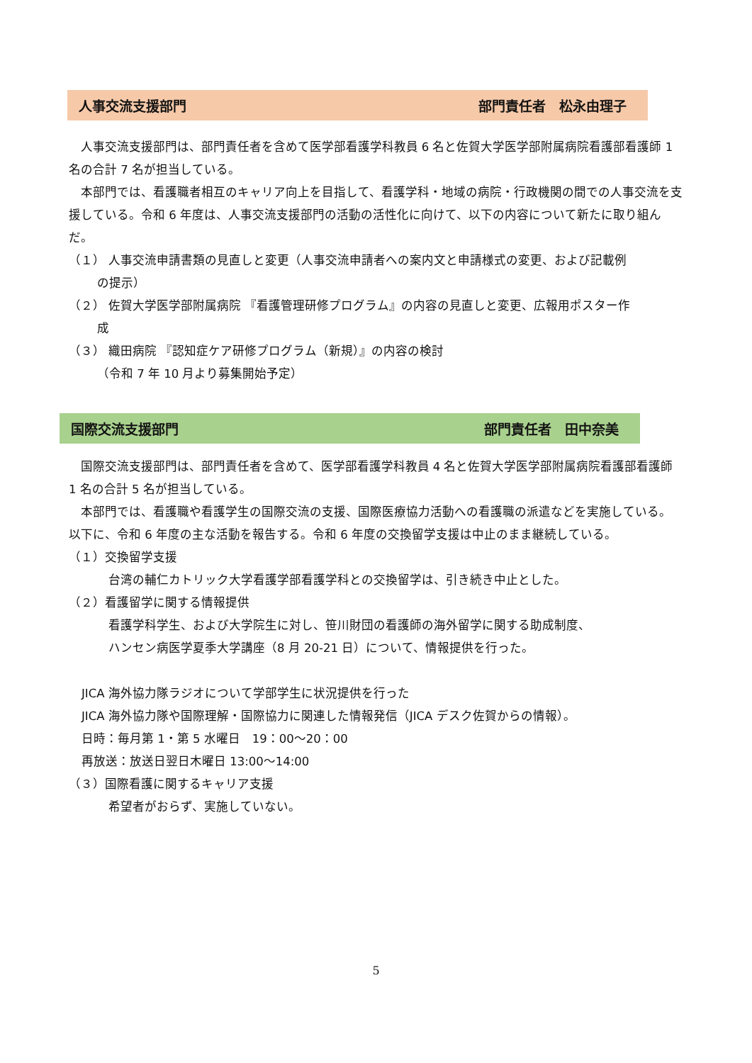人事交流支援部門 部門責任者　松永由理子
人事交流支援部門は、部門責任者を含めて医学部看護学科教員 6 名と佐賀大学医学部附属病院看護部看護師 1 名の合計 7 名が担当している。
本部門では、看護職者相互のキャリア向上を目指して、看護学科・地域の病院・行政機関の間での人事交流を支援している。令和 6 年度は、人事交流支援部門の活動の活性化に向けて、以下の内容について新たに取り組んだ。
（１） 人事交流申請書類の見直しと変更（人事交流申請者への案内文と申請様式の変更、および記載例
の提示）
（２） 佐賀大学医学部附属病院 『看護管理研修プログラム』の内容の見直しと変更、広報用ポスター作
成
（３） 織田病院 『認知症ケア研修プログラム（新規）』の内容の検討
（令和 7 年 10 月より募集開始予定）
国際交流支援部門 部門責任者　田中奈美
国際交流支援部門は、部門責任者を含めて、医学部看護学科教員 4 名と佐賀大学医学部附属病院看護部看護師 1 名の合計 5 名が担当している。
本部門では、看護職や看護学生の国際交流の支援、国際医療協力活動への看護職の派遣などを実施している。以下に、令和 6 年度の主な活動を報告する。令和 6 年度の交換留学支援は中止のまま継続している。
（１）交換留学支援
台湾の輔仁カトリック大学看護学部看護学科との交換留学は、引き続き中止とした。
（２）看護留学に関する情報提供
看護学科学生、および大学院生に対し、笹川財団の看護師の海外留学に関する助成制度、
ハンセン病医学夏季大学講座（8 月 20-21 日）について、情報提供を行った。
JICA 海外協力隊ラジオについて学部学生に状況提供を行った
JICA 海外協力隊や国際理解・国際協力に関連した情報発信（JICA デスク佐賀からの情報）。
日時：毎月第 1・第 5 水曜日　19：00～20：00
再放送：放送日翌日木曜日 13:00～14:00
（３）国際看護に関するキャリア支援
希望者がおらず、実施していない。
5